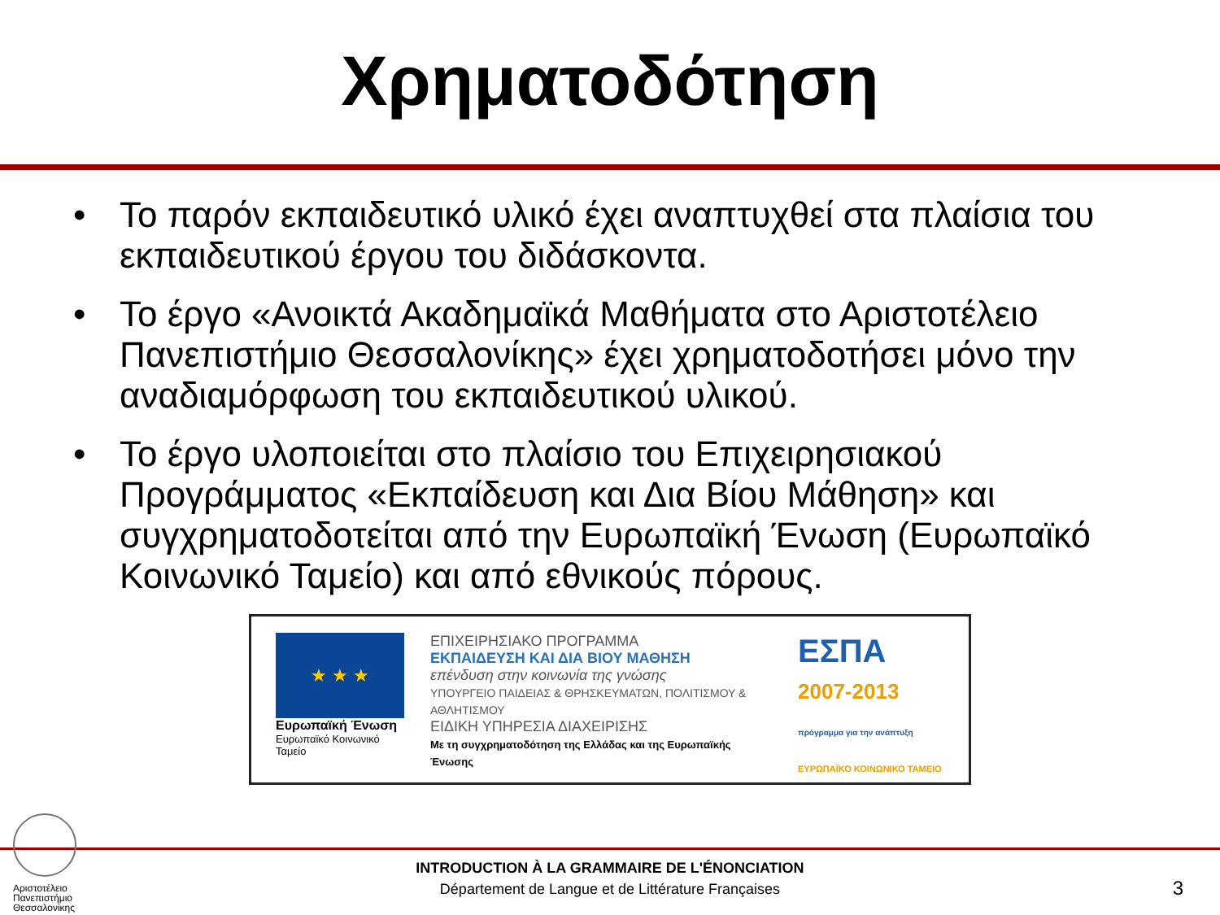Χρηματοδότηση
• Το παρόν εκπαιδευτικό υλικό έχει αναπτυχθεί στα πλαίσια του εκπαιδευτικού έργου του διδάσκοντα.
• Το έργο «Ανοικτά Ακαδημαϊκά Μαθήματα στο Αριστοτέλειο Πανεπιστήμιο Θεσσαλονίκης» έχει χρηματοδοτήσει μόνο την αναδιαμόρφωση του εκπαιδευτικού υλικού.
• Το έργο υλοποιείται στο πλαίσιο του Επιχειρησιακού Προγράμματος «Εκπαίδευση και Δια Βίου Μάθηση» και συγχρηματοδοτείται από την Ευρωπαϊκή Ένωση (Ευρωπαϊκό Κοινωνικό Ταμείο) και από εθνικούς πόρους.
★ ★ ★
Ευρωπαϊκή Ένωση
Ευρωπαϊκό Κοινωνικό Ταμείο
ΕΠΙΧΕΙΡΗΣΙΑΚΟ ΠΡΟΓΡΑΜΜΑ
ΕΚΠΑΙΔΕΥΣΗ ΚΑΙ ΔΙΑ ΒΙΟΥ ΜΑΘΗΣΗ
επένδυση στην κοινωνία της γνώσης
ΥΠΟΥΡΓΕΙΟ ΠΑΙΔΕΙΑΣ & ΘΡΗΣΚΕΥΜΑΤΩΝ, ΠΟΛΙΤΙΣΜΟΥ & ΑΘΛΗΤΙΣΜΟΥ
ΕΙΔΙΚΗ ΥΠΗΡΕΣΙΑ ΔΙΑΧΕΙΡΙΣΗΣ
Με τη συγχρηματοδότηση της Ελλάδας και της Ευρωπαϊκής Ένωσης
ΕΣΠΑ
2007-2013
πρόγραμμα για την ανάπτυξη
ΕΥΡΩΠΑΪΚΟ ΚΟΙΝΩΝΙΚΟ ΤΑΜΕΙΟ
Αριστοτέλειο
Πανεπιστήμιο
Θεσσαλονίκης
INTRODUCTION À LA GRAMMAIRE DE L'ÉNONCIATION
Département de Langue et de Littérature Françaises
3